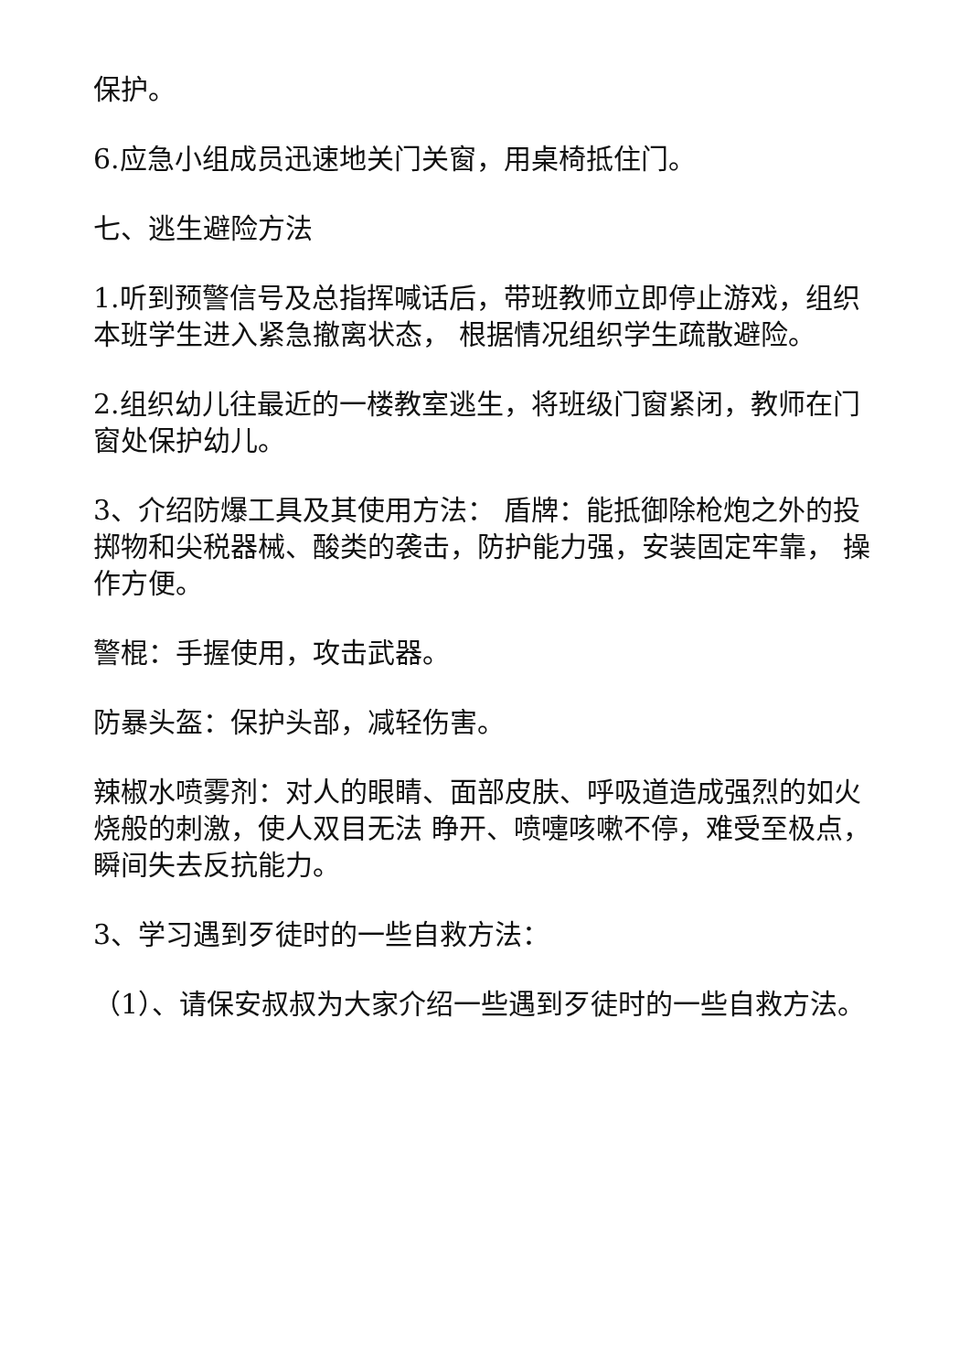保护。
6.应急小组成员迅速地关门关窗，用桌椅抵住门。
七、逃生避险方法
1.听到预警信号及总指挥喊话后，带班教师立即停止游戏，组织本班学生进入紧急撤离状态， 根据情况组织学生疏散避险。
2.组织幼儿往最近的一楼教室逃生，将班级门窗紧闭，教师在门窗处保护幼儿。
3、介绍防爆工具及其使用方法： 盾牌：能抵御除枪炮之外的投掷物和尖税器械、酸类的袭击，防护能力强，安装固定牢靠， 操作方便。
警棍：手握使用，攻击武器。
防暴头盔：保护头部，减轻伤害。
辣椒水喷雾剂：对人的眼睛、面部皮肤、呼吸道造成强烈的如火烧般的刺激，使人双目无法 睁开、喷嚏咳嗽不停，难受至极点，瞬间失去反抗能力。
3、学习遇到歹徒时的一些自救方法：
（1）、请保安叔叔为大家介绍一些遇到歹徒时的一些自救方法。